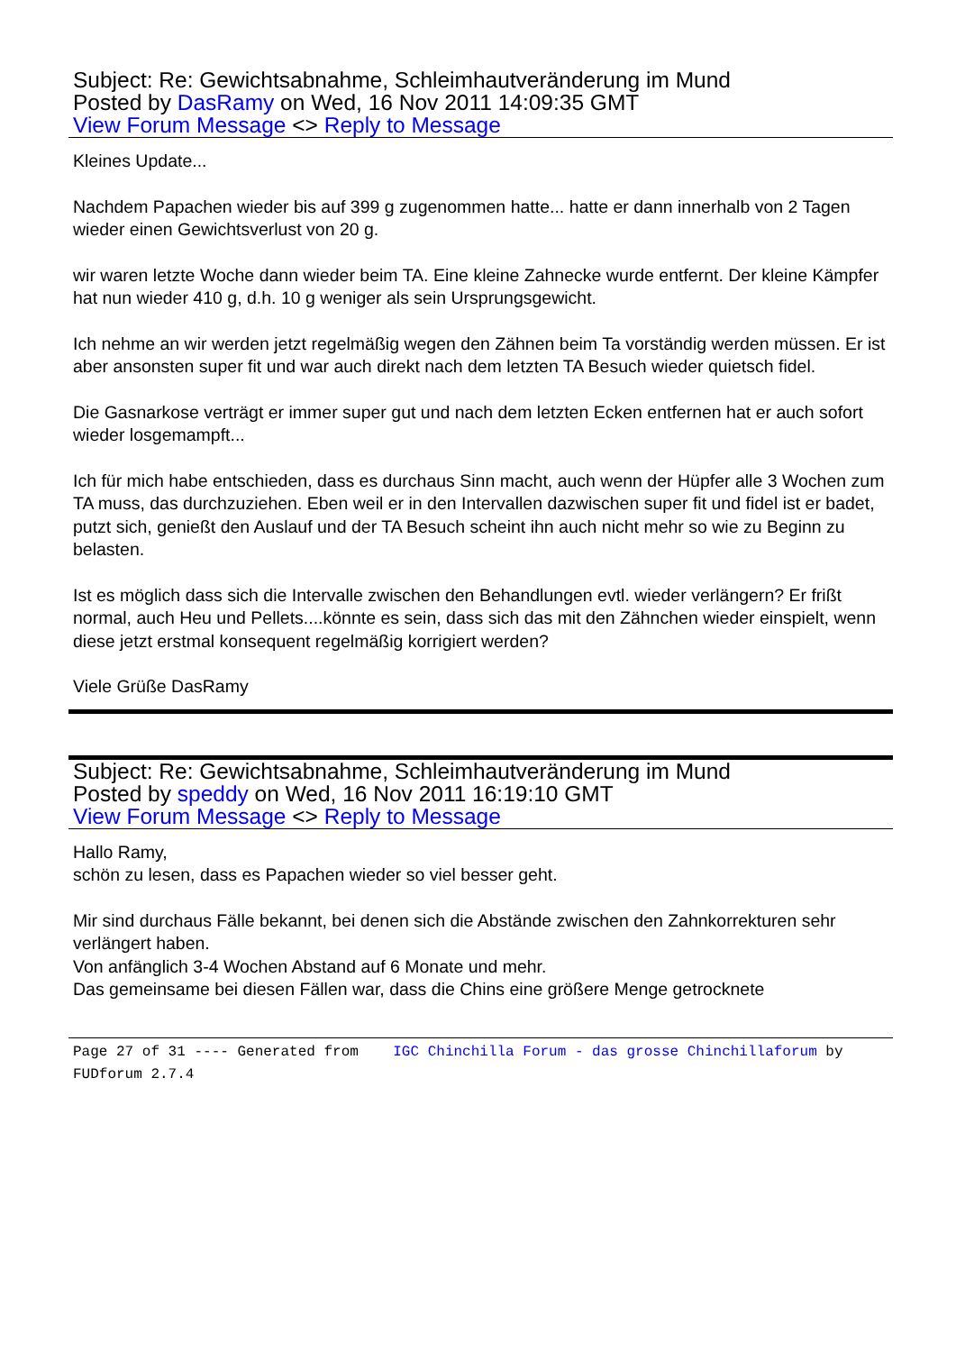Subject: Re: Gewichtsabnahme, Schleimhautveränderung im Mund
Posted by DasRamy on Wed, 16 Nov 2011 14:09:35 GMT
View Forum Message <> Reply to Message
Kleines Update...
Nachdem Papachen wieder bis auf 399 g zugenommen hatte... hatte er dann innerhalb von 2 Tagen wieder einen Gewichtsverlust von 20 g.
wir waren letzte Woche dann wieder beim TA. Eine kleine Zahnecke wurde entfernt. Der kleine Kämpfer hat nun wieder 410 g, d.h. 10 g weniger als sein Ursprungsgewicht.
Ich nehme an wir werden jetzt regelmäßig wegen den Zähnen beim Ta vorständig werden müssen. Er ist aber ansonsten super fit und war auch direkt nach dem letzten TA Besuch wieder quietsch fidel.
Die Gasnarkose verträgt er immer super gut und nach dem letzten Ecken entfernen hat er auch sofort wieder losgemampft...
Ich für mich habe entschieden, dass es durchaus Sinn macht, auch wenn der Hüpfer alle 3 Wochen zum TA muss, das durchzuziehen. Eben weil er in den Intervallen dazwischen super fit und fidel ist er badet, putzt sich, genießt den Auslauf und der TA Besuch scheint ihn auch nicht mehr so wie zu Beginn zu belasten.
Ist es möglich dass sich die Intervalle zwischen den Behandlungen evtl. wieder verlängern? Er frißt normal, auch Heu und Pellets....könnte es sein, dass sich das mit den Zähnchen wieder einspielt, wenn diese jetzt erstmal konsequent regelmäßig korrigiert werden?
Viele Grüße DasRamy
Subject: Re: Gewichtsabnahme, Schleimhautveränderung im Mund
Posted by speddy on Wed, 16 Nov 2011 16:19:10 GMT
View Forum Message <> Reply to Message
Hallo Ramy,
schön zu lesen, dass es Papachen wieder so viel besser geht.
Mir sind durchaus Fälle bekannt, bei denen sich die Abstände zwischen den Zahnkorrekturen sehr verlängert haben.
Von anfänglich 3-4 Wochen Abstand auf 6 Monate und mehr.
Das gemeinsame bei diesen Fällen war, dass die Chins eine größere Menge getrocknete
Page 27 of 31 ---- Generated from IGC Chinchilla Forum - das grosse Chinchillaforum by FUDforum 2.7.4